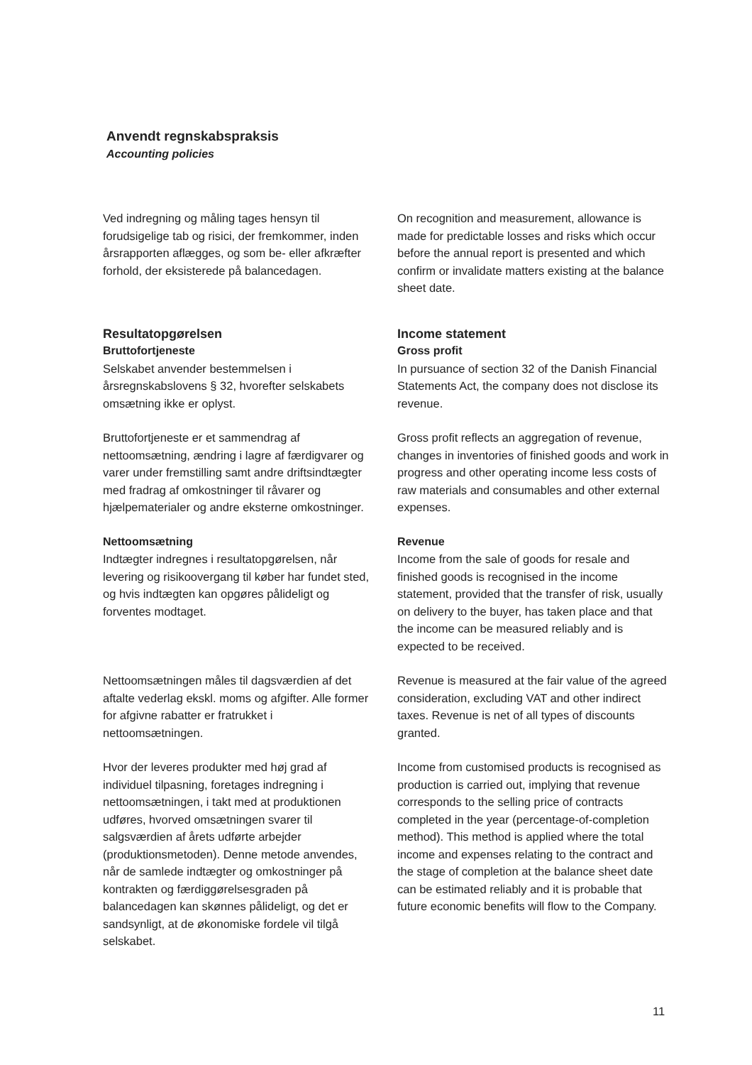Anvendt regnskabspraksis
Accounting policies
Ved indregning og måling tages hensyn til forudsigelige tab og risici, der fremkommer, inden årsrapporten aflægges, og som be- eller afkræfter forhold, der eksisterede på balancedagen.
On recognition and measurement, allowance is made for predictable losses and risks which occur before the annual report is presented and which confirm or invalidate matters existing at the balance sheet date.
Resultatopgørelsen
Bruttofortjeneste
Selskabet anvender bestemmelsen i årsregnskabslovens § 32, hvorefter selskabets omsætning ikke er oplyst.
Income statement
Gross profit
In pursuance of section 32 of the Danish Financial Statements Act, the company does not disclose its revenue.
Bruttofortjeneste er et sammendrag af nettoomsætning, ændring i lagre af færdigvarer og varer under fremstilling samt andre driftsindtægter med fradrag af omkostninger til råvarer og hjælpematerialer og andre eksterne omkostninger.
Gross profit reflects an aggregation of revenue, changes in inventories of finished goods and work in progress and other operating income less costs of raw materials and consumables and other external expenses.
Nettoomsætning
Indtægter indregnes i resultatopgørelsen, når levering og risikoovergang til køber har fundet sted, og hvis indtægten kan opgøres pålideligt og forventes modtaget.
Revenue
Income from the sale of goods for resale and finished goods is recognised in the income statement, provided that the transfer of risk, usually on delivery to the buyer, has taken place and that the income can be measured reliably and is expected to be received.
Nettoomsætningen måles til dagsværdien af det aftalte vederlag ekskl. moms og afgifter. Alle former for afgivne rabatter er fratrukket i nettoomsætningen.
Revenue is measured at the fair value of the agreed consideration, excluding VAT and other indirect taxes. Revenue is net of all types of discounts granted.
Hvor der leveres produkter med høj grad af individuel tilpasning, foretages indregning i nettoomsætningen, i takt med at produktionen udføres, hvorved omsætningen svarer til salgsværdien af årets udførte arbejder (produktionsmetoden). Denne metode anvendes, når de samlede indtægter og omkostninger på kontrakten og færdiggørelsesgraden på balancedagen kan skønnes pålideligt, og det er sandsynligt, at de økonomiske fordele vil tilgå selskabet.
Income from customised products is recognised as production is carried out, implying that revenue corresponds to the selling price of contracts completed in the year (percentage-of-completion method). This method is applied where the total income and expenses relating to the contract and the stage of completion at the balance sheet date can be estimated reliably and it is probable that future economic benefits will flow to the Company.
11